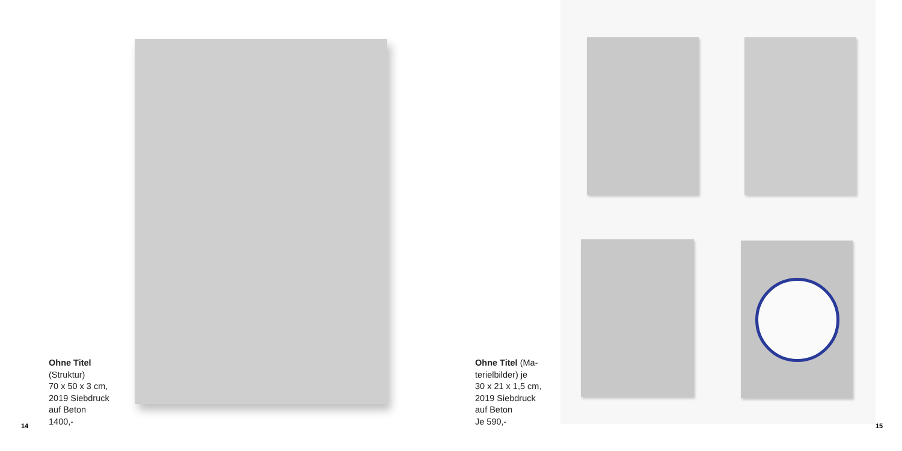Ohne Titel
(Struktur)
70 x 50 x 3 cm,
2019 Siebdruck
auf Beton
1400,-
14
Ohne Titel (Ma-
terielbilder) je
30 x 21 x 1,5 cm,
2019 Siebdruck
auf Beton
Je 590,-
15